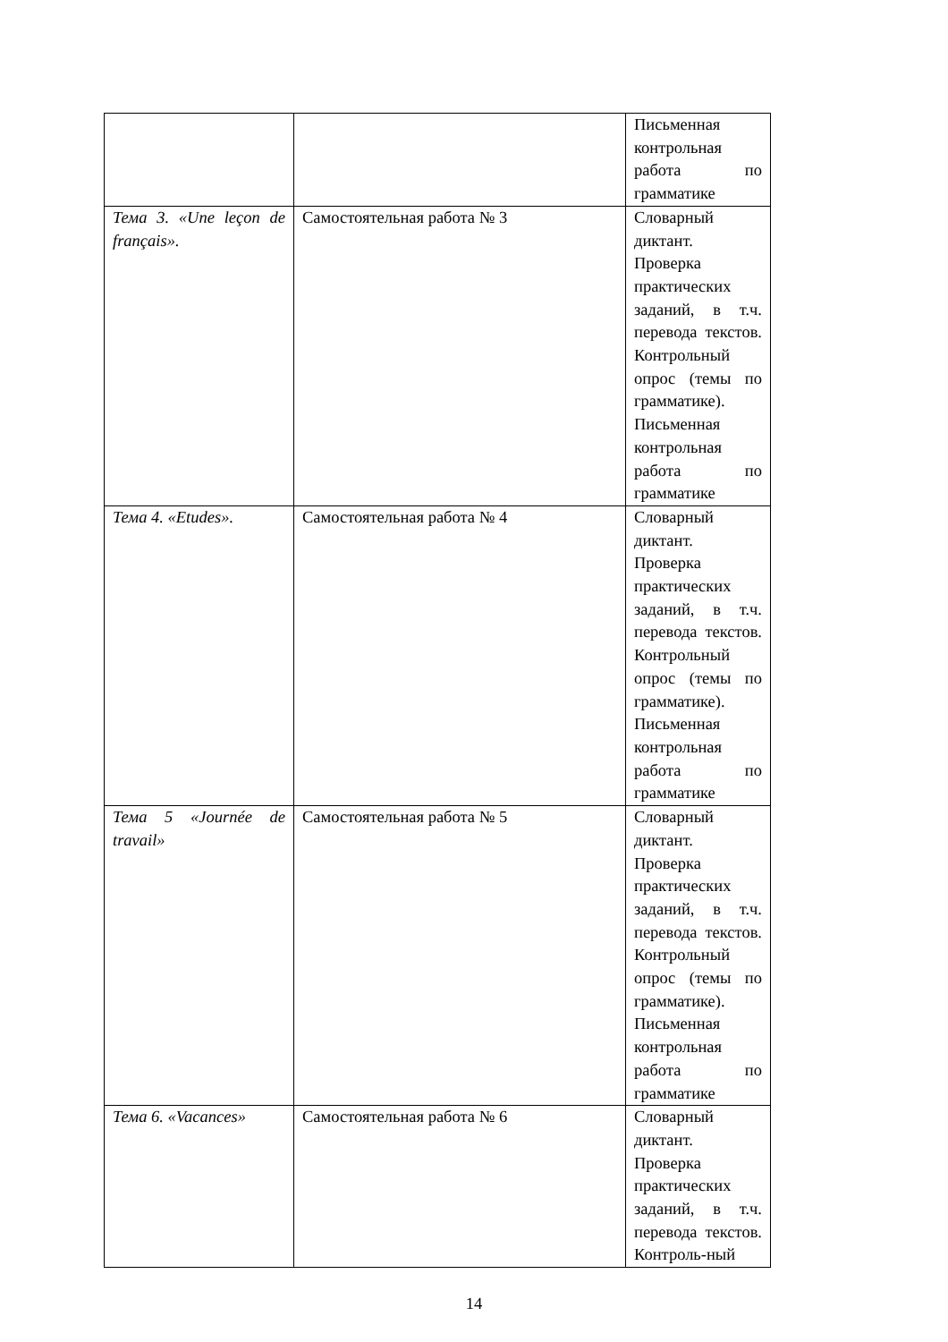| | | Письменная контрольная работа по грамматике |
| Тема 3. «Une leçon de français». | Самостоятельная работа № 3 | Словарный диктант. Проверка практических заданий, в т.ч. перевода текстов. Контрольный опрос (темы по грамматике). Письменная контрольная работа по грамматике |
| Тема 4. «Etudes». | Самостоятельная работа № 4 | Словарный диктант. Проверка практических заданий, в т.ч. перевода текстов. Контрольный опрос (темы по грамматике). Письменная контрольная работа по грамматике |
| Тема 5 «Journée de travail» | Самостоятельная работа № 5 | Словарный диктант. Проверка практических заданий, в т.ч. перевода текстов. Контрольный опрос (темы по грамматике). Письменная контрольная работа по грамматике |
| Тема 6. «Vacances» | Самостоятельная работа № 6 | Словарный диктант. Проверка практических заданий, в т.ч. перевода текстов. Контроль-ный |
14